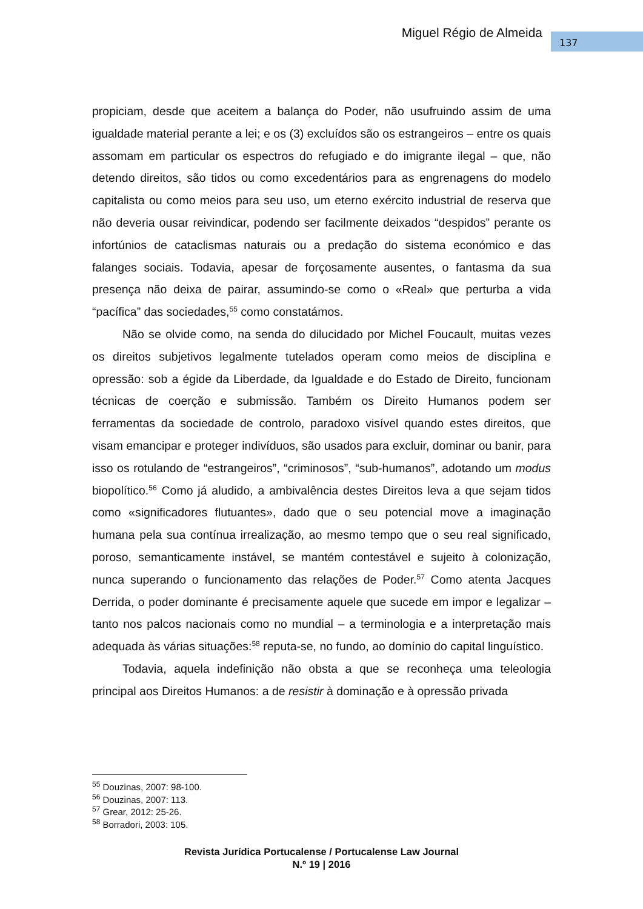Miguel Régio de Almeida 137
propiciam, desde que aceitem a balança do Poder, não usufruindo assim de uma igualdade material perante a lei; e os (3) excluídos são os estrangeiros – entre os quais assomam em particular os espectros do refugiado e do imigrante ilegal – que, não detendo direitos, são tidos ou como excedentários para as engrenagens do modelo capitalista ou como meios para seu uso, um eterno exército industrial de reserva que não deveria ousar reivindicar, podendo ser facilmente deixados “despidos” perante os infortúnios de cataclismas naturais ou a predação do sistema económico e das falanges sociais. Todavia, apesar de forçosamente ausentes, o fantasma da sua presença não deixa de pairar, assumindo-se como o «Real» que perturba a vida “pacífica” das sociedades,<sup>55</sup> como constatámos.
Não se olvide como, na senda do dilucidado por Michel Foucault, muitas vezes os direitos subjetivos legalmente tutelados operam como meios de disciplina e opressão: sob a égide da Liberdade, da Igualdade e do Estado de Direito, funcionam técnicas de coerção e submissão. Também os Direito Humanos podem ser ferramentas da sociedade de controlo, paradoxo visível quando estes direitos, que visam emancipar e proteger indivíduos, são usados para excluir, dominar ou banir, para isso os rotulando de “estrangeiros”, “criminosos”, “sub-humanos”, adotando um modus biopolítico.<sup>56</sup> Como já aludido, a ambivalência destes Direitos leva a que sejam tidos como «significadores flutuantes», dado que o seu potencial move a imaginação humana pela sua contínua irrealização, ao mesmo tempo que o seu real significado, poroso, semanticamente instável, se mantém contestável e sujeito à colonização, nunca superando o funcionamento das relações de Poder.<sup>57</sup> Como atenta Jacques Derrida, o poder dominante é precisamente aquele que sucede em impor e legalizar – tanto nos palcos nacionais como no mundial – a terminologia e a interpretação mais adequada às várias situações:<sup>58</sup> reputa-se, no fundo, ao domínio do capital linguístico.
Todavia, aquela indefinição não obsta a que se reconheça uma teleologia principal aos Direitos Humanos: a de resistir à dominação e à opressão privada
<sup>55</sup> Douzinas, 2007: 98-100.
<sup>56</sup> Douzinas, 2007: 113.
<sup>57</sup> Grear, 2012: 25-26.
<sup>58</sup> Borradori, 2003: 105.
Revista Jurídica Portucalense / Portucalense Law Journal
N.º 19 | 2016